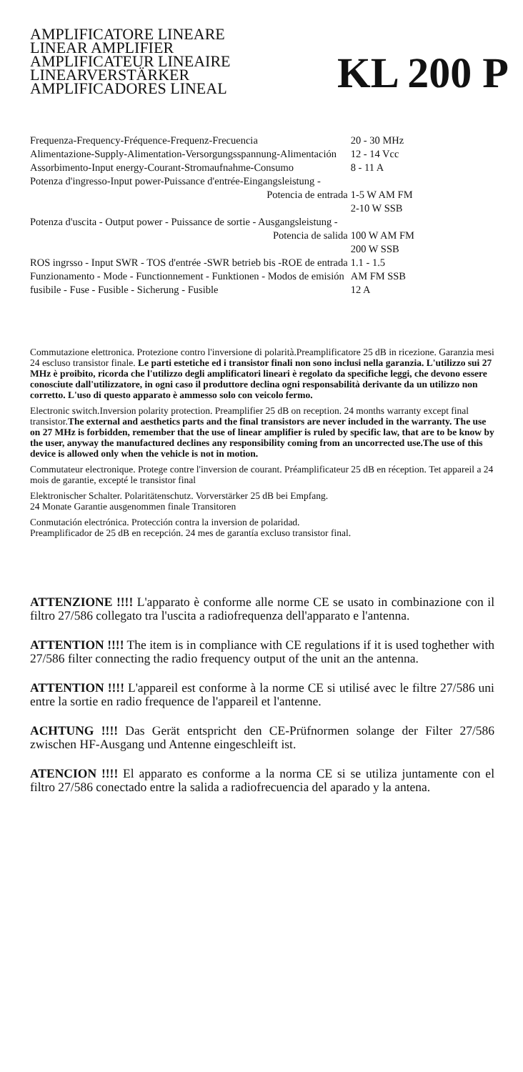AMPLIFICATORE LINEARE
LINEAR AMPLIFIER
AMPLIFICATEUR LINEAIRE
LINEARVERSTÄRKER
AMPLIFICADORES LINEAL
KL 200 P
| Frequenza-Frequency-Fréquence-Frequenz-Frecuencia | 20 - 30 MHz |
| Alimentazione-Supply-Alimentation-Versorgungsspannung-Alimentación | 12 - 14 Vcc |
| Assorbimento-Input energy-Courant-Stromaufnahme-Consumo | 8 - 11 A |
| Potenza d'ingresso-Input power-Puissance d'entrée-Eingangsleistung - | |
| Potencia de entrada | 1-5 W AM FM |
| | 2-10 W SSB |
| Potenza d'uscita - Output power - Puissance de sortie - Ausgangsleistung - | |
| Potencia de salida | 100 W AM FM |
| | 200 W SSB |
| ROS ingrsso - Input SWR - TOS d'entrée -SWR betrieb bis -ROE de entrada | 1.1 - 1.5 |
| Funzionamento - Mode - Functionnement - Funktionen - Modos de emisión | AM FM SSB |
| fusibile - Fuse - Fusible - Sicherung - Fusible | 12 A |
Commutazione elettronica. Protezione contro l'inversione di polarità.Preamplificatore 25 dB in ricezione. Garanzia mesi 24 escluso transistor finale. Le parti estetiche ed i transistor finali non sono inclusi nella garanzia. L'utilizzo sui 27 MHz è proibito, ricorda che l'utilizzo degli amplificatori lineari è regolato da specifiche leggi, che devono essere conosciute dall'utilizzatore, in ogni caso il produttore declina ogni responsabilità derivante da un utilizzo non corretto. L'uso di questo apparato è ammesso solo con veicolo fermo.
Electronic switch.Inversion polarity protection. Preamplifier 25 dB on reception. 24 months warranty except final transistor.The external and aesthetics parts and the final transistors are never included in the warranty. The use on 27 MHz is forbidden, remember that the use of linear amplifier is ruled by specific law, that are to be know by the user, anyway the manufactured declines any responsibility coming from an uncorrected use.The use of this device is allowed only when the vehicle is not in motion.
Commutateur electronique. Protege contre l'inversion de courant. Préamplificateur 25 dB en réception. Tet appareil a 24 mois de garantie, excepté le transistor final
Elektronischer Schalter. Polaritätenschutz. Vorverstärker 25 dB bei Empfang.
24 Monate Garantie ausgenommen finale Transitoren
Conmutación electrónica. Protección contra la inversion de polaridad.
Preamplificador de 25 dB en recepción. 24 mes de garantía excluso transistor final.
ATTENZIONE !!!! L'apparato è conforme alle norme CE se usato in combinazione con il filtro 27/586 collegato tra l'uscita a radiofrequenza dell'apparato e l'antenna.
ATTENTION !!!! The item is in compliance with CE regulations if it is used toghether with 27/586 filter connecting the radio frequency output of the unit an the antenna.
ATTENTION !!!! L'appareil est conforme à la norme CE si utilisé avec le filtre 27/586 uni entre la sortie en radio frequence de l'appareil et l'antenne.
ACHTUNG !!!! Das Gerät entspricht den CE-Prüfnormen solange der Filter 27/586 zwischen HF-Ausgang und Antenne eingeschleift ist.
ATENCION !!!! El apparato es conforme a la norma CE si se utiliza juntamente con el filtro 27/586 conectado entre la salida a radiofrecuencia del aparado y la antena.